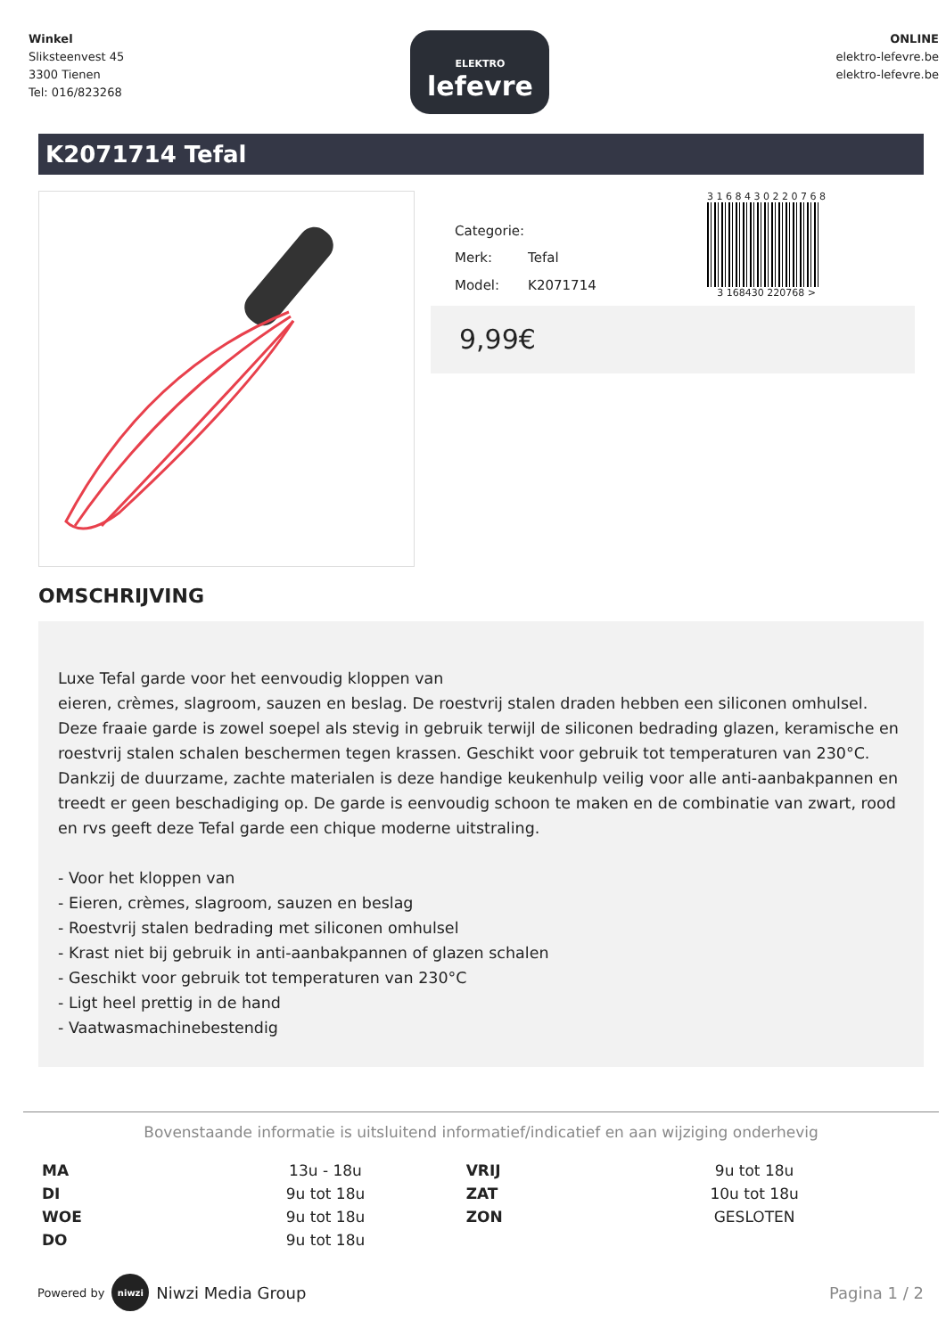Winkel
Sliksteenvest 45
3300 Tienen
Tel: 016/823268
ELEKTRO
lefevre
ONLINE
elektro-lefevre.be
elektro-lefevre.be
K2071714 Tefal
| Categorie: | |
| Merk: | Tefal |
| Model: | K2071714 |
3 1 6 8 4 3 0 2 2 0 7 6 8
3 168430 220768 >
9,99€
OMSCHRIJVING
Luxe Tefal garde voor het eenvoudig kloppen van
eieren, crèmes, slagroom, sauzen en beslag. De roestvrij stalen draden hebben een siliconen omhulsel. Deze fraaie garde is zowel soepel als stevig in gebruik terwijl de siliconen bedrading glazen, keramische en roestvrij stalen schalen beschermen tegen krassen. Geschikt voor gebruik tot temperaturen van 230°C. Dankzij de duurzame, zachte materialen is deze handige keukenhulp veilig voor alle anti-aanbakpannen en treedt er geen beschadiging op. De garde is eenvoudig schoon te maken en de combinatie van zwart, rood en rvs geeft deze Tefal garde een chique moderne uitstraling.
- Voor het kloppen van
- Eieren, crèmes, slagroom, sauzen en beslag
- Roestvrij stalen bedrading met siliconen omhulsel
- Krast niet bij gebruik in anti-aanbakpannen of glazen schalen
- Geschikt voor gebruik tot temperaturen van 230°C
- Ligt heel prettig in de hand
- Vaatwasmachinebestendig
Bovenstaande informatie is uitsluitend informatief/indicatief en aan wijziging onderhevig
| MA | 13u - 18u | VRIJ | 9u tot 18u |
| DI | 9u tot 18u | ZAT | 10u tot 18u |
| WOE | 9u tot 18u | ZON | GESLOTEN |
| DO | 9u tot 18u | | |
Powered by niwzi Niwzi Media Group
Pagina 1 / 2